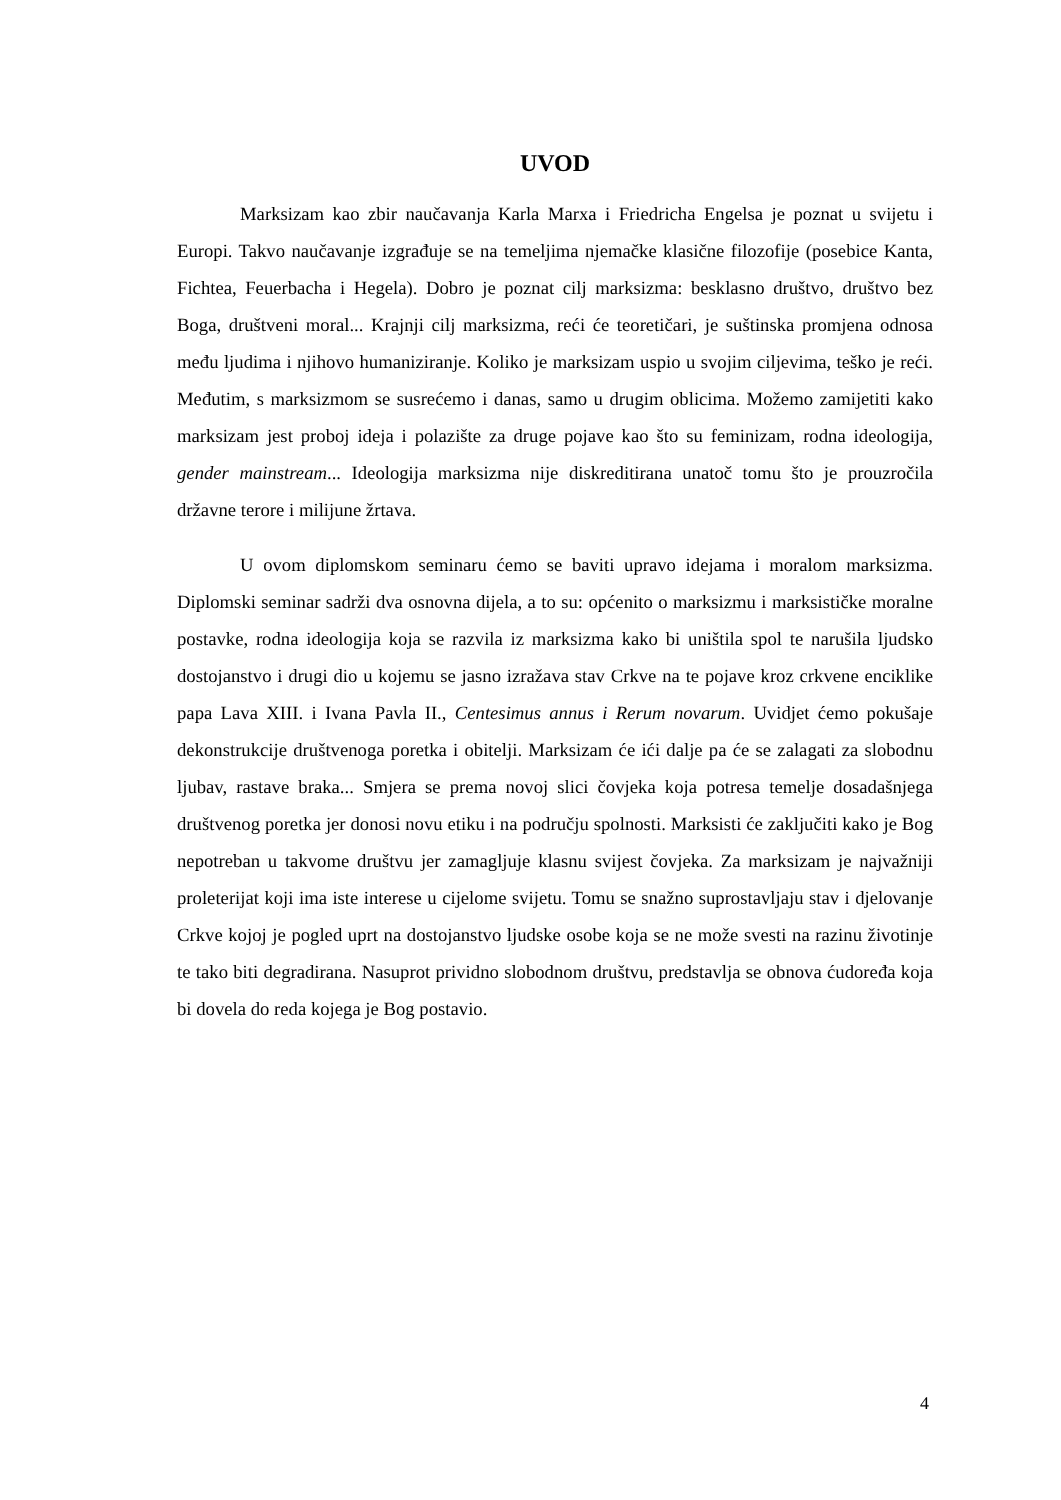UVOD
Marksizam kao zbir naučavanja Karla Marxa i Friedricha Engelsa je poznat u svijetu i Europi. Takvo naučavanje izgrađuje se na temeljima njemačke klasične filozofije (posebice Kanta, Fichtea, Feuerbacha i Hegela). Dobro je poznat cilj marksizma: besklasno društvo, društvo bez Boga, društveni moral... Krajnji cilj marksizma, reći će teoretičari, je suštinska promjena odnosa među ljudima i njihovo humaniziranje. Koliko je marksizam uspio u svojim ciljevima, teško je reći. Međutim, s marksizmom se susrećemo i danas, samo u drugim oblicima. Možemo zamijetiti kako marksizam jest proboj ideja i polazište za druge pojave kao što su feminizam, rodna ideologija, gender mainstream... Ideologija marksizma nije diskreditirana unatoč tomu što je prouzročila državne terore i milijune žrtava.
U ovom diplomskom seminaru ćemo se baviti upravo idejama i moralom marksizma. Diplomski seminar sadrži dva osnovna dijela, a to su: općenito o marksizmu i marksističke moralne postavke, rodna ideologija koja se razvila iz marksizma kako bi uništila spol te narušila ljudsko dostojanstvo i drugi dio u kojemu se jasno izražava stav Crkve na te pojave kroz crkvene enciklike papa Lava XIII. i Ivana Pavla II., Centesimus annus i Rerum novarum. Uvidjet ćemo pokušaje dekonstrukcije društvenoga poretka i obitelji. Marksizam će ići dalje pa će se zalagati za slobodnu ljubav, rastave braka... Smjera se prema novoj slici čovjeka koja potresa temelje dosadašnjega društvenog poretka jer donosi novu etiku i na području spolnosti. Marksisti će zaključiti kako je Bog nepotreban u takvome društvu jer zamagljuje klasnu svijest čovjeka. Za marksizam je najvažniji proleterijat koji ima iste interese u cijelome svijetu. Tomu se snažno suprostavljaju stav i djelovanje Crkve kojoj je pogled uprt na dostojanstvo ljudske osobe koja se ne može svesti na razinu životinje te tako biti degradirana. Nasuprot prividno slobodnom društvu, predstavlja se obnova ćudoređa koja bi dovela do reda kojega je Bog postavio.
4